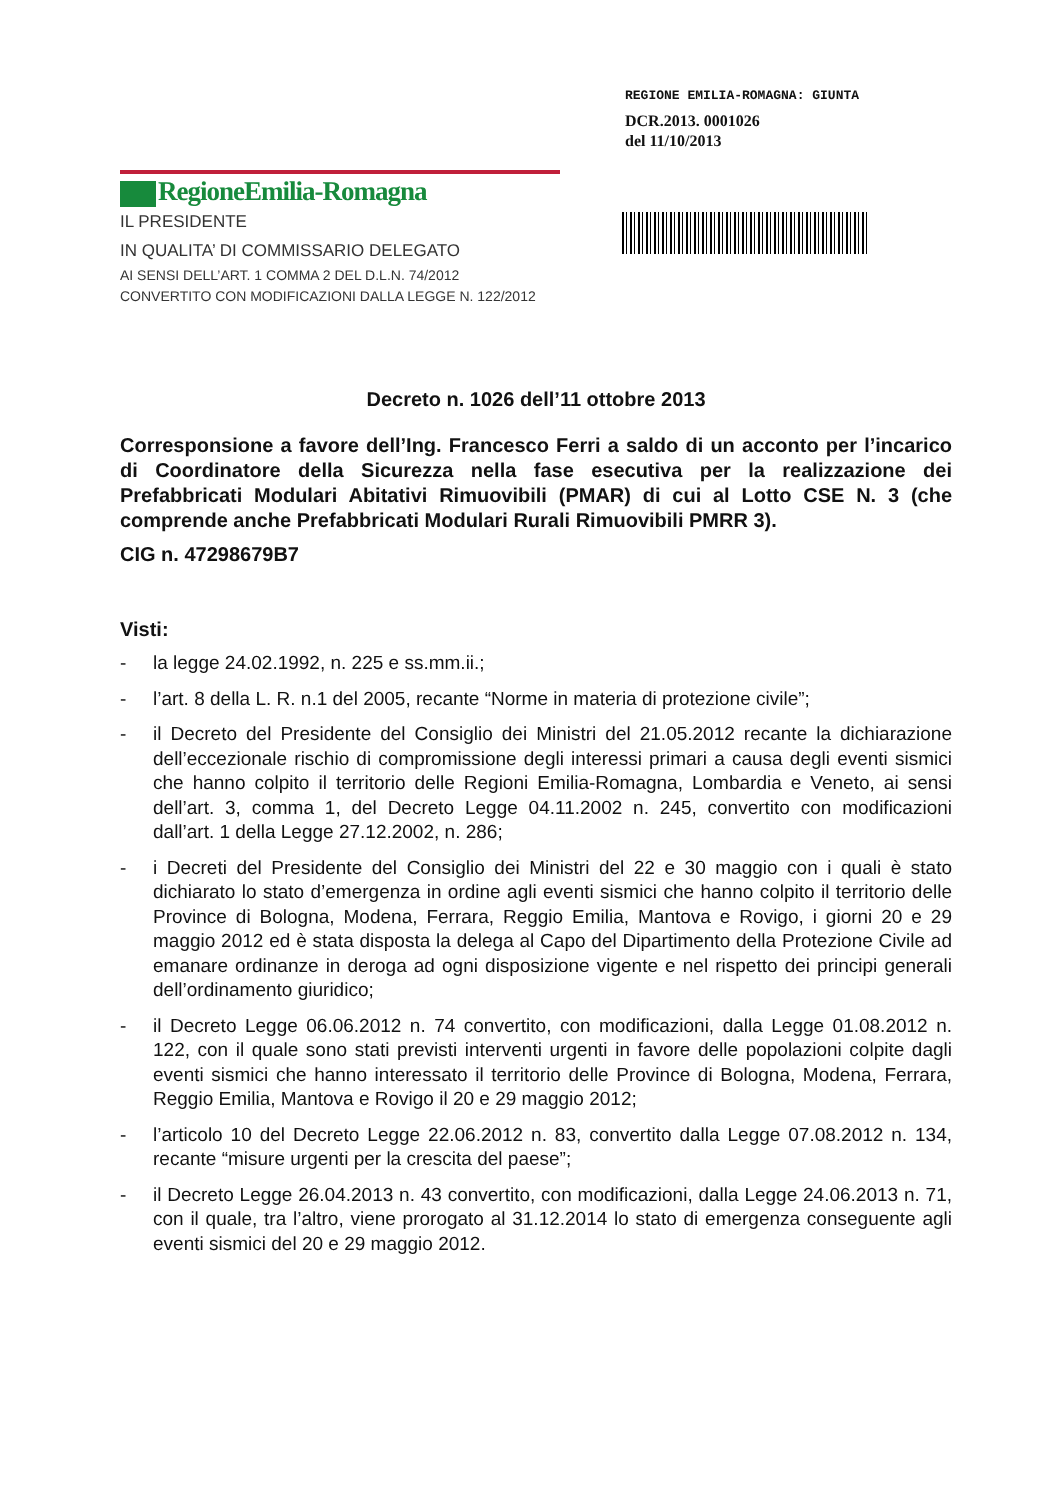REGIONE EMILIA-ROMAGNA: GIUNTA
DCR.2013. 0001026
del 11/10/2013
RegioneEmilia-Romagna
IL PRESIDENTE
IN QUALITA’ DI COMMISSARIO DELEGATO
AI SENSI DELL’ART. 1 COMMA 2 DEL D.L.N. 74/2012
CONVERTITO CON MODIFICAZIONI DALLA LEGGE N. 122/2012
Decreto n. 1026 dell’11 ottobre 2013
Corresponsione a favore dell’Ing. Francesco Ferri a saldo di un acconto per l’incarico di Coordinatore della Sicurezza nella fase esecutiva per la realizzazione dei Prefabbricati Modulari Abitativi Rimuovibili (PMAR) di cui al Lotto CSE N. 3 (che comprende anche Prefabbricati Modulari Rurali Rimuovibili PMRR 3).
CIG n. 47298679B7
Visti:
- la legge 24.02.1992, n. 225 e ss.mm.ii.;
- l’art. 8 della L. R. n.1 del 2005, recante “Norme in materia di protezione civile”;
- il Decreto del Presidente del Consiglio dei Ministri del 21.05.2012 recante la dichiarazione dell’eccezionale rischio di compromissione degli interessi primari a causa degli eventi sismici che hanno colpito il territorio delle Regioni Emilia-Romagna, Lombardia e Veneto, ai sensi dell’art. 3, comma 1, del Decreto Legge 04.11.2002 n. 245, convertito con modificazioni dall’art. 1 della Legge 27.12.2002, n. 286;
- i Decreti del Presidente del Consiglio dei Ministri del 22 e 30 maggio con i quali è stato dichiarato lo stato d’emergenza in ordine agli eventi sismici che hanno colpito il territorio delle Province di Bologna, Modena, Ferrara, Reggio Emilia, Mantova e Rovigo, i giorni 20 e 29 maggio 2012 ed è stata disposta la delega al Capo del Dipartimento della Protezione Civile ad emanare ordinanze in deroga ad ogni disposizione vigente e nel rispetto dei principi generali dell’ordinamento giuridico;
- il Decreto Legge 06.06.2012 n. 74 convertito, con modificazioni, dalla Legge 01.08.2012 n. 122, con il quale sono stati previsti interventi urgenti in favore delle popolazioni colpite dagli eventi sismici che hanno interessato il territorio delle Province di Bologna, Modena, Ferrara, Reggio Emilia, Mantova e Rovigo il 20 e 29 maggio 2012;
- l’articolo 10 del Decreto Legge 22.06.2012 n. 83, convertito dalla Legge 07.08.2012 n. 134, recante “misure urgenti per la crescita del paese”;
- il Decreto Legge 26.04.2013 n. 43 convertito, con modificazioni, dalla Legge 24.06.2013 n. 71, con il quale, tra l’altro, viene prorogato al 31.12.2014 lo stato di emergenza conseguente agli eventi sismici del 20 e 29 maggio 2012.